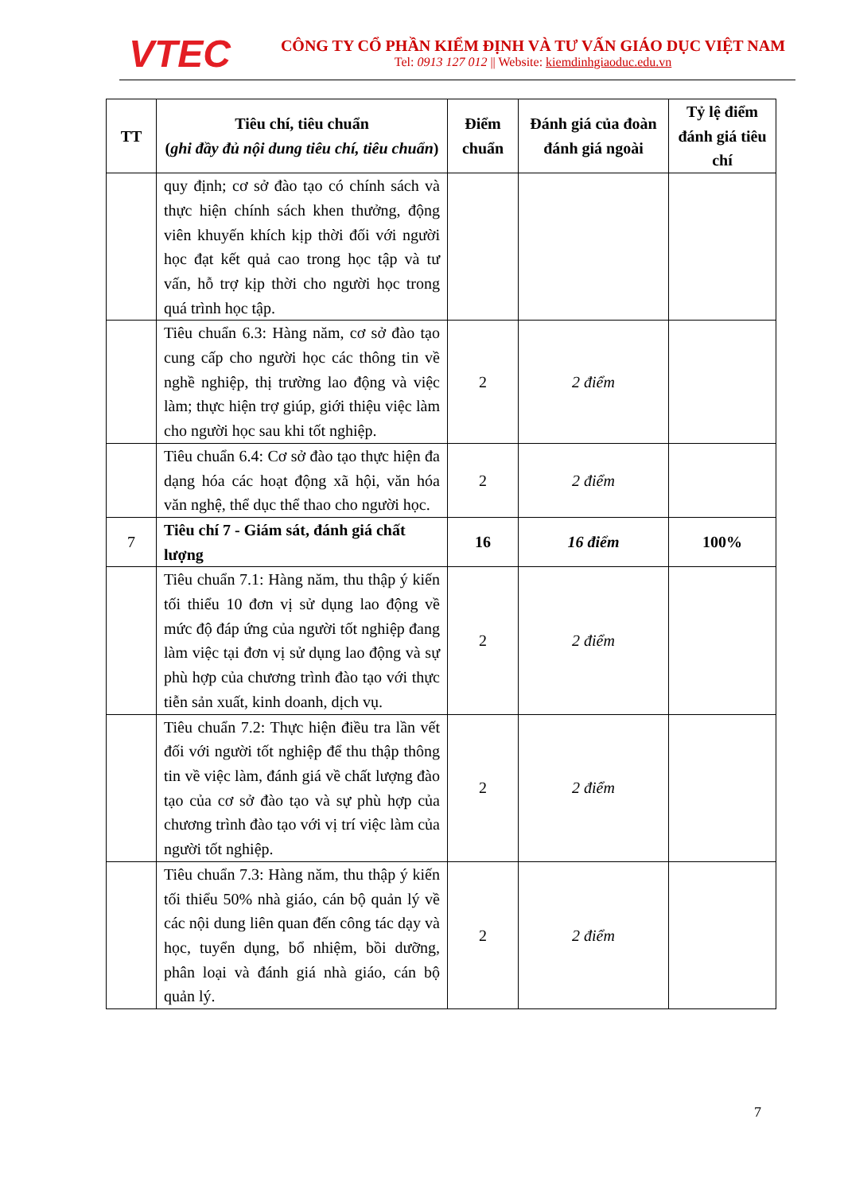VTEC
CÔNG TY CỔ PHẦN KIỂM ĐỊNH VÀ TƯ VẤN GIÁO DỤC VIỆT NAM
Tel: 0913 127 012 || Website: kiemdinhgiaoduc.edu.vn
| TT | Tiêu chí, tiêu chuẩn ( ghi đầy đủ nội dung tiêu chí, tiêu chuẩn ) | Điểm chuẩn | Đánh giá của đoàn đánh giá ngoài | Tỷ lệ điểm đánh giá tiêu chí |
| --- | --- | --- | --- | --- |
| | quy định; cơ sở đào tạo có chính sách và thực hiện chính sách khen thưởng, động viên khuyến khích kịp thời đối với người học đạt kết quả cao trong học tập và tư vấn, hỗ trợ kịp thời cho người học trong quá trình học tập. | | | |
| | Tiêu chuẩn 6.3: Hàng năm, cơ sở đào tạo cung cấp cho người học các thông tin về nghề nghiệp, thị trường lao động và việc làm; thực hiện trợ giúp, giới thiệu việc làm cho người học sau khi tốt nghiệp. | 2 | 2 điểm | |
| | Tiêu chuẩn 6.4: Cơ sở đào tạo thực hiện đa dạng hóa các hoạt động xã hội, văn hóa văn nghệ, thể dục thể thao cho người học. | 2 | 2 điểm | |
| 7 | Tiêu chí 7 - Giám sát, đánh giá chất lượng | 16 | 16 điểm | 100% |
| | Tiêu chuẩn 7.1: Hàng năm, thu thập ý kiến tối thiểu 10 đơn vị sử dụng lao động về mức độ đáp ứng của người tốt nghiệp đang làm việc tại đơn vị sử dụng lao động và sự phù hợp của chương trình đào tạo với thực tiễn sản xuất, kinh doanh, dịch vụ. | 2 | 2 điểm | |
| | Tiêu chuẩn 7.2: Thực hiện điều tra lần vết đối với người tốt nghiệp để thu thập thông tin về việc làm, đánh giá về chất lượng đào tạo của cơ sở đào tạo và sự phù hợp của chương trình đào tạo với vị trí việc làm của người tốt nghiệp. | 2 | 2 điểm | |
| | Tiêu chuẩn 7.3: Hàng năm, thu thập ý kiến tối thiểu 50% nhà giáo, cán bộ quản lý về các nội dung liên quan đến công tác dạy và học, tuyển dụng, bổ nhiệm, bồi dưỡng, phân loại và đánh giá nhà giáo, cán bộ quản lý. | 2 | 2 điểm | |
7